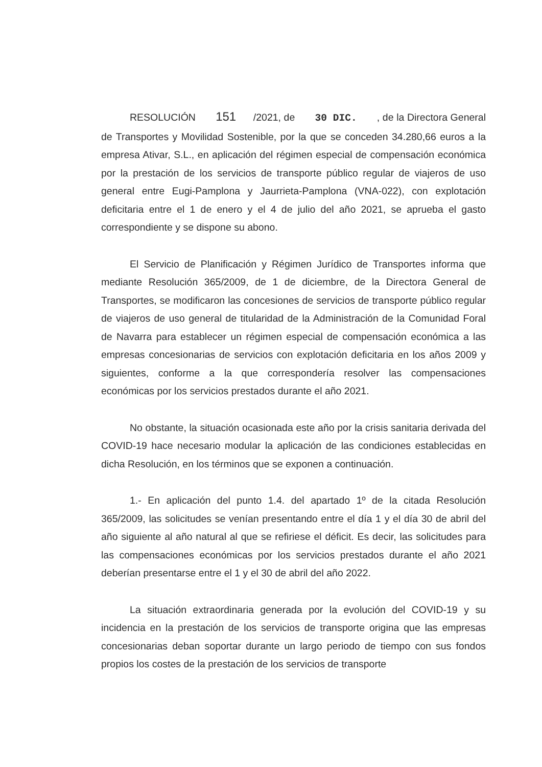RESOLUCIÓN 151 /2021, de 30 DIC. , de la Directora General de Transportes y Movilidad Sostenible, por la que se conceden 34.280,66 euros a la empresa Ativar, S.L., en aplicación del régimen especial de compensación económica por la prestación de los servicios de transporte público regular de viajeros de uso general entre Eugi-Pamplona y Jaurrieta-Pamplona (VNA-022), con explotación deficitaria entre el 1 de enero y el 4 de julio del año 2021, se aprueba el gasto correspondiente y se dispone su abono.
El Servicio de Planificación y Régimen Jurídico de Transportes informa que mediante Resolución 365/2009, de 1 de diciembre, de la Directora General de Transportes, se modificaron las concesiones de servicios de transporte público regular de viajeros de uso general de titularidad de la Administración de la Comunidad Foral de Navarra para establecer un régimen especial de compensación económica a las empresas concesionarias de servicios con explotación deficitaria en los años 2009 y siguientes, conforme a la que correspondería resolver las compensaciones económicas por los servicios prestados durante el año 2021.
No obstante, la situación ocasionada este año por la crisis sanitaria derivada del COVID-19 hace necesario modular la aplicación de las condiciones establecidas en dicha Resolución, en los términos que se exponen a continuación.
1.- En aplicación del punto 1.4. del apartado 1º de la citada Resolución 365/2009, las solicitudes se venían presentando entre el día 1 y el día 30 de abril del año siguiente al año natural al que se refiriese el déficit. Es decir, las solicitudes para las compensaciones económicas por los servicios prestados durante el año 2021 deberían presentarse entre el 1 y el 30 de abril del año 2022.
La situación extraordinaria generada por la evolución del COVID-19 y su incidencia en la prestación de los servicios de transporte origina que las empresas concesionarias deban soportar durante un largo periodo de tiempo con sus fondos propios los costes de la prestación de los servicios de transporte